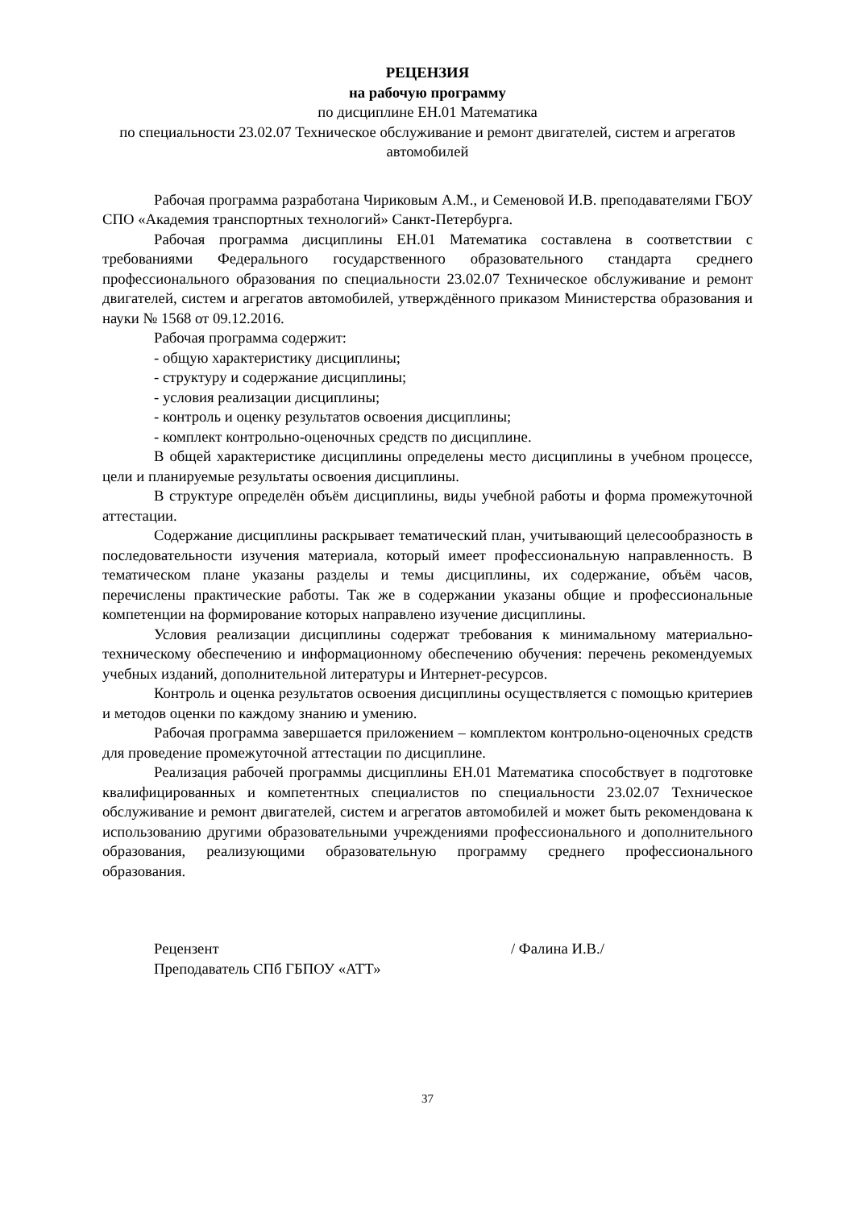РЕЦЕНЗИЯ
на рабочую программу
по дисциплине ЕН.01 Математика
по специальности 23.02.07 Техническое обслуживание и ремонт двигателей, систем и агрегатов автомобилей
Рабочая программа разработана Чириковым А.М., и Семеновой И.В. преподавателями ГБОУ СПО «Академия транспортных технологий» Санкт-Петербурга.
Рабочая программа дисциплины ЕН.01 Математика составлена в соответствии с требованиями Федерального государственного образовательного стандарта среднего профессионального образования по специальности 23.02.07 Техническое обслуживание и ремонт двигателей, систем и агрегатов автомобилей, утверждённого приказом Министерства образования и науки № 1568 от 09.12.2016.
Рабочая программа содержит:
- общую характеристику дисциплины;
- структуру и содержание дисциплины;
- условия реализации дисциплины;
- контроль и оценку результатов освоения дисциплины;
- комплект контрольно-оценочных средств по дисциплине.
В общей характеристике дисциплины определены место дисциплины в учебном процессе, цели и планируемые результаты освоения дисциплины.
В структуре определён объём дисциплины, виды учебной работы и форма промежуточной аттестации.
Содержание дисциплины раскрывает тематический план, учитывающий целесообразность в последовательности изучения материала, который имеет профессиональную направленность. В тематическом плане указаны разделы и темы дисциплины, их содержание, объём часов, перечислены практические работы. Так же в содержании указаны общие и профессиональные компетенции на формирование которых направлено изучение дисциплины.
Условия реализации дисциплины содержат требования к минимальному материально-техническому обеспечению и информационному обеспечению обучения: перечень рекомендуемых учебных изданий, дополнительной литературы и Интернет-ресурсов.
Контроль и оценка результатов освоения дисциплины осуществляется с помощью критериев и методов оценки по каждому знанию и умению.
Рабочая программа завершается приложением – комплектом контрольно-оценочных средств для проведение промежуточной аттестации по дисциплине.
Реализация рабочей программы дисциплины ЕН.01 Математика способствует в подготовке квалифицированных и компетентных специалистов по специальности 23.02.07 Техническое обслуживание и ремонт двигателей, систем и агрегатов автомобилей и может быть рекомендована к использованию другими образовательными учреждениями профессионального и дополнительного образования, реализующими образовательную программу среднего профессионального образования.
Рецензент / Фалина И.В./
Преподаватель СПб ГБПОУ «АТТ»
37